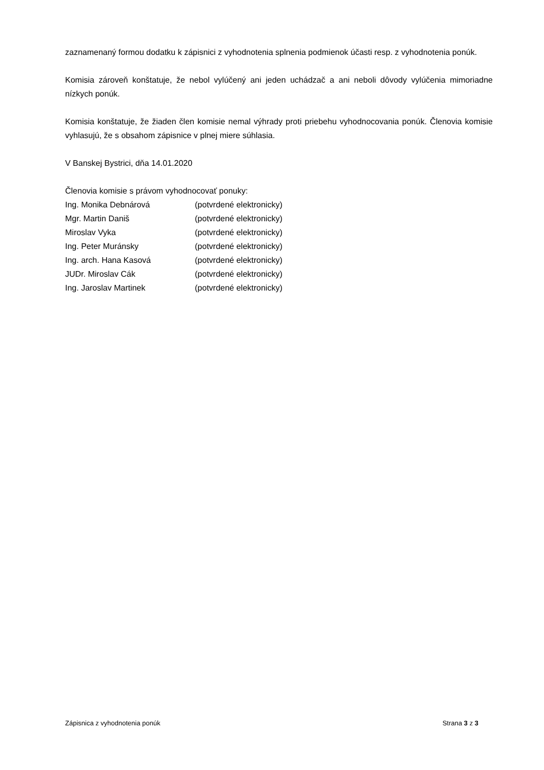zaznamenaný formou dodatku k zápisnici z vyhodnotenia splnenia podmienok účasti resp. z vyhodnotenia ponúk.
Komisia zároveň konštatuje, že nebol vylúčený ani jeden uchádzač a ani neboli dôvody vylúčenia mimoriadne nízkych ponúk.
Komisia konštatuje, že žiaden člen komisie nemal výhrady proti priebehu vyhodnocovania ponúk. Členovia komisie vyhlasujú, že s obsahom zápisnice v plnej miere súhlasia.
V Banskej Bystrici, dňa 14.01.2020
Členovia komisie s právom vyhodnocovať ponuky:
| Ing. Monika Debnárová | (potvrdené elektronicky) |
| Mgr. Martin Daniš | (potvrdené elektronicky) |
| Miroslav Vyka | (potvrdené elektronicky) |
| Ing. Peter Muránsky | (potvrdené elektronicky) |
| Ing. arch. Hana Kasová | (potvrdené elektronicky) |
| JUDr. Miroslav Cák | (potvrdené elektronicky) |
| Ing. Jaroslav Martinek | (potvrdené elektronicky) |
Zápisnica z vyhodnotenia ponúk Strana 3 z 3